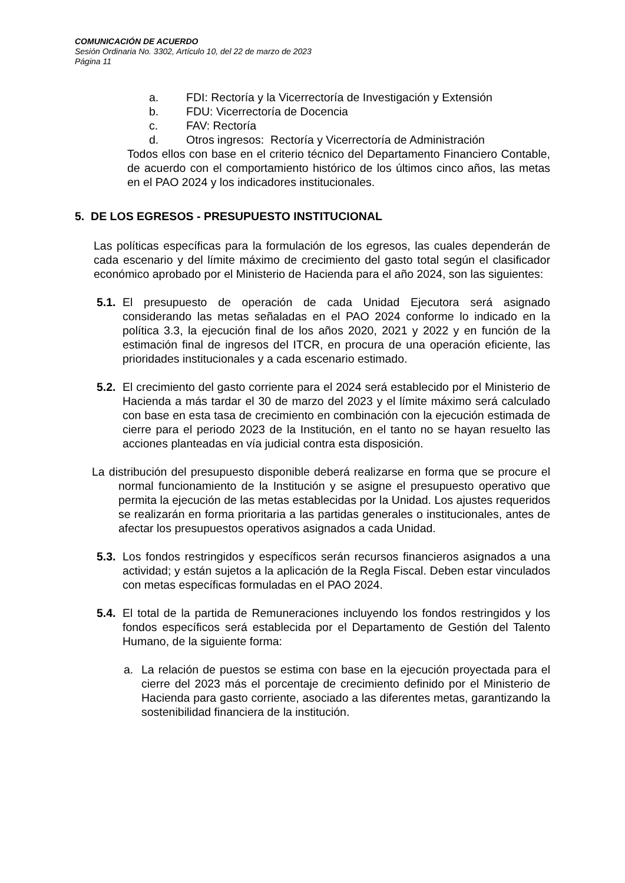COMUNICACIÓN DE ACUERDO
Sesión Ordinaria No. 3302, Artículo 10, del 22 de marzo de 2023
Página 11
a. FDI: Rectoría y la Vicerrectoría de Investigación y Extensión
b. FDU: Vicerrectoría de Docencia
c. FAV: Rectoría
d. Otros ingresos: Rectoría y Vicerrectoría de Administración
Todos ellos con base en el criterio técnico del Departamento Financiero Contable, de acuerdo con el comportamiento histórico de los últimos cinco años, las metas en el PAO 2024 y los indicadores institucionales.
5. DE LOS EGRESOS - PRESUPUESTO INSTITUCIONAL
Las políticas específicas para la formulación de los egresos, las cuales dependerán de cada escenario y del límite máximo de crecimiento del gasto total según el clasificador económico aprobado por el Ministerio de Hacienda para el año 2024, son las siguientes:
5.1.
El presupuesto de operación de cada Unidad Ejecutora será asignado considerando las metas señaladas en el PAO 2024 conforme lo indicado en la política 3.3, la ejecución final de los años 2020, 2021 y 2022 y en función de la estimación final de ingresos del ITCR, en procura de una operación eficiente, las prioridades institucionales y a cada escenario estimado.
5.2.
El crecimiento del gasto corriente para el 2024 será establecido por el Ministerio de Hacienda a más tardar el 30 de marzo del 2023 y el límite máximo será calculado con base en esta tasa de crecimiento en combinación con la ejecución estimada de cierre para el periodo 2023 de la Institución, en el tanto no se hayan resuelto las acciones planteadas en vía judicial contra esta disposición.
La distribución del presupuesto disponible deberá realizarse en forma que se procure el normal funcionamiento de la Institución y se asigne el presupuesto operativo que permita la ejecución de las metas establecidas por la Unidad. Los ajustes requeridos se realizarán en forma prioritaria a las partidas generales o institucionales, antes de afectar los presupuestos operativos asignados a cada Unidad.
5.3.
Los fondos restringidos y específicos serán recursos financieros asignados a una actividad; y están sujetos a la aplicación de la Regla Fiscal. Deben estar vinculados con metas específicas formuladas en el PAO 2024.
5.4.
El total de la partida de Remuneraciones incluyendo los fondos restringidos y los fondos específicos será establecida por el Departamento de Gestión del Talento Humano, de la siguiente forma:
a. La relación de puestos se estima con base en la ejecución proyectada para el cierre del 2023 más el porcentaje de crecimiento definido por el Ministerio de Hacienda para gasto corriente, asociado a las diferentes metas, garantizando la sostenibilidad financiera de la institución.